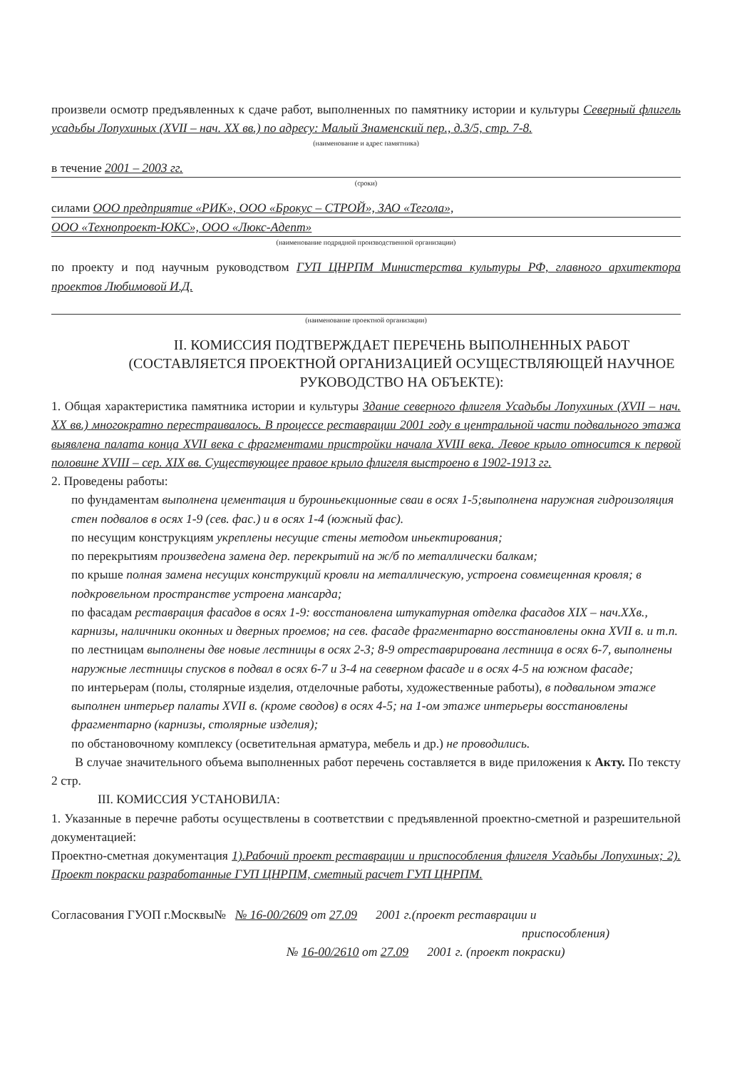произвели осмотр предъявленных к сдаче работ, выполненных по памятнику истории и культуры Северный флигель усадьбы Лопухиных (XVII – нач. XX вв.) по адресу: Малый Знаменский пер., д.3/5, стр. 7-8.
(наименование и адрес памятника)
в течение 2001 – 2003 гг.
(сроки)
силами ООО предприятие «РИК», ООО «Брокус – СТРОЙ», ЗАО «Тегола»,
ООО «Технопроект-ЮКС», ООО «Люкс-Адепт»
(наименование подрядной производственной организации)
по проекту и под научным руководством ГУП ЦНРПМ Министерства культуры РФ, главного архитектора проектов Любимовой И.Д.
(наименование проектной организации)
II. КОМИССИЯ ПОДТВЕРЖДАЕТ ПЕРЕЧЕНЬ ВЫПОЛНЕННЫХ РАБОТ (СОСТАВЛЯЕТСЯ ПРОЕКТНОЙ ОРГАНИЗАЦИЕЙ ОСУЩЕСТВЛЯЮЩЕЙ НАУЧНОЕ РУКОВОДСТВО НА ОБЪЕКТЕ):
1. Общая характеристика памятника истории и культуры Здание северного флигеля Усадьбы Лопухиных (XVII – нач. XX вв.) многократно перестраивалось. В процессе реставрации 2001 году в центральной части подвального этажа выявлена палата конца XVII века с фрагментами пристройки начала XVIII века. Левое крыло относится к первой половине XVIII – сер. XIX вв. Существующее правое крыло флигеля выстроено в 1902-1913 гг.
2. Проведены работы:
по фундаментам выполнена цементация и буроиньекционные сваи в осях 1-5;выполнена наружная гидроизоляция стен подвалов в осях 1-9 (сев. фас.) и в осях 1-4 (южный фас).
по несущим конструкциям укреплены несущие стены методом иньектирования;
по перекрытиям произведена замена дер. перекрытий на ж/б по металлически балкам;
по крыше полная замена несущих конструкций кровли на металлическую, устроена совмещенная кровля; в подкровельном пространстве устроена мансарда;
по фасадам реставрация фасадов в осях 1-9: восстановлена штукатурная отделка фасадов XIX – нач.XXв., карнизы, наличники оконных и дверных проемов; на сев. фасаде фрагментарно восстановлены окна XVII в. и т.п.
по лестницам выполнены две новые лестницы в осях 2-3; 8-9 отреставрирована лестница в осях 6-7, выполнены наружные лестницы спусков в подвал в осях 6-7 и 3-4 на северном фасаде и в осях 4-5 на южном фасаде;
по интерьерам (полы, столярные изделия, отделочные работы, художественные работы), в подвальном этаже выполнен интерьер палаты XVII в. (кроме сводов) в осях 4-5; на 1-ом этаже интерьеры восстановлены фрагментарно (карнизы, столярные изделия);
по обстановочному комплексу (осветительная арматура, мебель и др.) не проводились.
В случае значительного объема выполненных работ перечень составляется в виде приложения к Акту. По тексту 2 стр.
III. КОМИССИЯ УСТАНОВИЛА:
1. Указанные в перечне работы осуществлены в соответствии с предъявленной проектно-сметной и разрешительной документацией:
Проектно-сметная документация 1).Рабочий проект реставрации и приспособления флигеля Усадьбы Лопухиных; 2). Проект покраски разработанные ГУП ЦНРПМ, сметный расчет ГУП ЦНРПМ.
Согласования ГУОП г.Москвы№ № 16-00/2609 от 27.09 2001 г.(проект реставрации и
приспособления)
№ 16-00/2610 от 27.09 2001 г. (проект покраски)